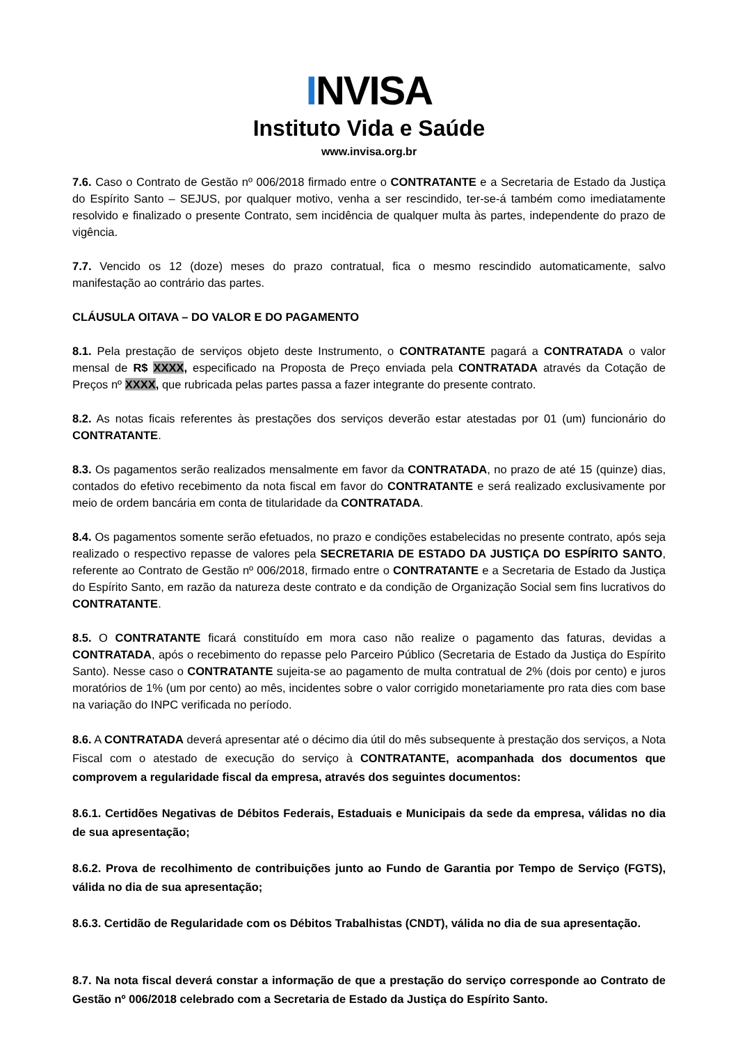INVISA
Instituto Vida e Saúde
www.invisa.org.br
7.6. Caso o Contrato de Gestão nº 006/2018 firmado entre o CONTRATANTE e a Secretaria de Estado da Justiça do Espírito Santo – SEJUS, por qualquer motivo, venha a ser rescindido, ter-se-á também como imediatamente resolvido e finalizado o presente Contrato, sem incidência de qualquer multa às partes, independente do prazo de vigência.
7.7. Vencido os 12 (doze) meses do prazo contratual, fica o mesmo rescindido automaticamente, salvo manifestação ao contrário das partes.
CLÁUSULA OITAVA – DO VALOR E DO PAGAMENTO
8.1. Pela prestação de serviços objeto deste Instrumento, o CONTRATANTE pagará a CONTRATADA o valor mensal de R$ XXXX, especificado na Proposta de Preço enviada pela CONTRATADA através da Cotação de Preços nº XXXX, que rubricada pelas partes passa a fazer integrante do presente contrato.
8.2. As notas ficais referentes às prestações dos serviços deverão estar atestadas por 01 (um) funcionário do CONTRATANTE.
8.3. Os pagamentos serão realizados mensalmente em favor da CONTRATADA, no prazo de até 15 (quinze) dias, contados do efetivo recebimento da nota fiscal em favor do CONTRATANTE e será realizado exclusivamente por meio de ordem bancária em conta de titularidade da CONTRATADA.
8.4. Os pagamentos somente serão efetuados, no prazo e condições estabelecidas no presente contrato, após seja realizado o respectivo repasse de valores pela SECRETARIA DE ESTADO DA JUSTIÇA DO ESPÍRITO SANTO, referente ao Contrato de Gestão nº 006/2018, firmado entre o CONTRATANTE e a Secretaria de Estado da Justiça do Espírito Santo, em razão da natureza deste contrato e da condição de Organização Social sem fins lucrativos do CONTRATANTE.
8.5. O CONTRATANTE ficará constituído em mora caso não realize o pagamento das faturas, devidas a CONTRATADA, após o recebimento do repasse pelo Parceiro Público (Secretaria de Estado da Justiça do Espírito Santo). Nesse caso o CONTRATANTE sujeita-se ao pagamento de multa contratual de 2% (dois por cento) e juros moratórios de 1% (um por cento) ao mês, incidentes sobre o valor corrigido monetariamente pro rata dies com base na variação do INPC verificada no período.
8.6. A CONTRATADA deverá apresentar até o décimo dia útil do mês subsequente à prestação dos serviços, a Nota Fiscal com o atestado de execução do serviço à CONTRATANTE, acompanhada dos documentos que comprovem a regularidade fiscal da empresa, através dos seguintes documentos:
8.6.1. Certidões Negativas de Débitos Federais, Estaduais e Municipais da sede da empresa, válidas no dia de sua apresentação;
8.6.2. Prova de recolhimento de contribuições junto ao Fundo de Garantia por Tempo de Serviço (FGTS), válida no dia de sua apresentação;
8.6.3. Certidão de Regularidade com os Débitos Trabalhistas (CNDT), válida no dia de sua apresentação.
8.7. Na nota fiscal deverá constar a informação de que a prestação do serviço corresponde ao Contrato de Gestão nº 006/2018 celebrado com a Secretaria de Estado da Justiça do Espírito Santo.